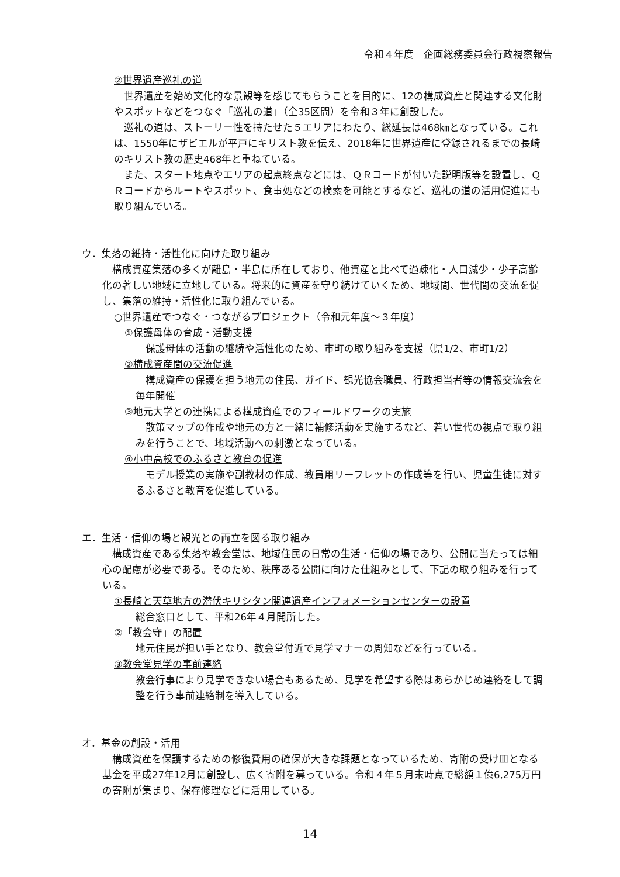令和４年度　企画総務委員会行政視察報告
②世界遺産巡礼の道
　世界遺産を始め文化的な景観等を感じてもらうことを目的に、12の構成資産と関連する文化財やスポットなどをつなぐ「巡礼の道」（全35区間）を令和３年に創設した。
　巡礼の道は、ストーリー性を持たせた５エリアにわたり、総延長は468㎞となっている。これは、1550年にザビエルが平戸にキリスト教を伝え、2018年に世界遺産に登録されるまでの長崎のキリスト教の歴史468年と重ねている。
　また、スタート地点やエリアの起点終点などには、ＱＲコードが付いた説明版等を設置し、ＱＲコードからルートやスポット、食事処などの検索を可能とするなど、巡礼の道の活用促進にも取り組んでいる。
ウ．集落の維持・活性化に向けた取り組み
　構成資産集落の多くが離島・半島に所在しており、他資産と比べて過疎化・人口減少・少子高齢化の著しい地域に立地している。将来的に資産を守り続けていくため、地域間、世代間の交流を促し、集落の維持・活性化に取り組んでいる。
○世界遺産でつなぐ・つながるプロジェクト（令和元年度～３年度）
①保護母体の育成・活動支援
　保護母体の活動の継続や活性化のため、市町の取り組みを支援（県1/2、市町1/2）
②構成資産間の交流促進
　構成資産の保護を担う地元の住民、ガイド、観光協会職員、行政担当者等の情報交流会を毎年開催
③地元大学との連携による構成資産でのフィールドワークの実施
　散策マップの作成や地元の方と一緒に補修活動を実施するなど、若い世代の視点で取り組みを行うことで、地域活動への刺激となっている。
④小中高校でのふるさと教育の促進
　モデル授業の実施や副教材の作成、教員用リーフレットの作成等を行い、児童生徒に対するふるさと教育を促進している。
エ．生活・信仰の場と観光との両立を図る取り組み
　構成資産である集落や教会堂は、地域住民の日常の生活・信仰の場であり、公開に当たっては細心の配慮が必要である。そのため、秩序ある公開に向けた仕組みとして、下記の取り組みを行っている。
①長崎と天草地方の潜伏キリシタン関連遺産インフォメーションセンターの設置
総合窓口として、平和26年４月開所した。
②「教会守」の配置
地元住民が担い手となり、教会堂付近で見学マナーの周知などを行っている。
③教会堂見学の事前連絡
教会行事により見学できない場合もあるため、見学を希望する際はあらかじめ連絡をして調整を行う事前連絡制を導入している。
オ．基金の創設・活用
　構成資産を保護するための修復費用の確保が大きな課題となっているため、寄附の受け皿となる基金を平成27年12月に創設し、広く寄附を募っている。令和４年５月末時点で総額１億6,275万円の寄附が集まり、保存修理などに活用している。
14